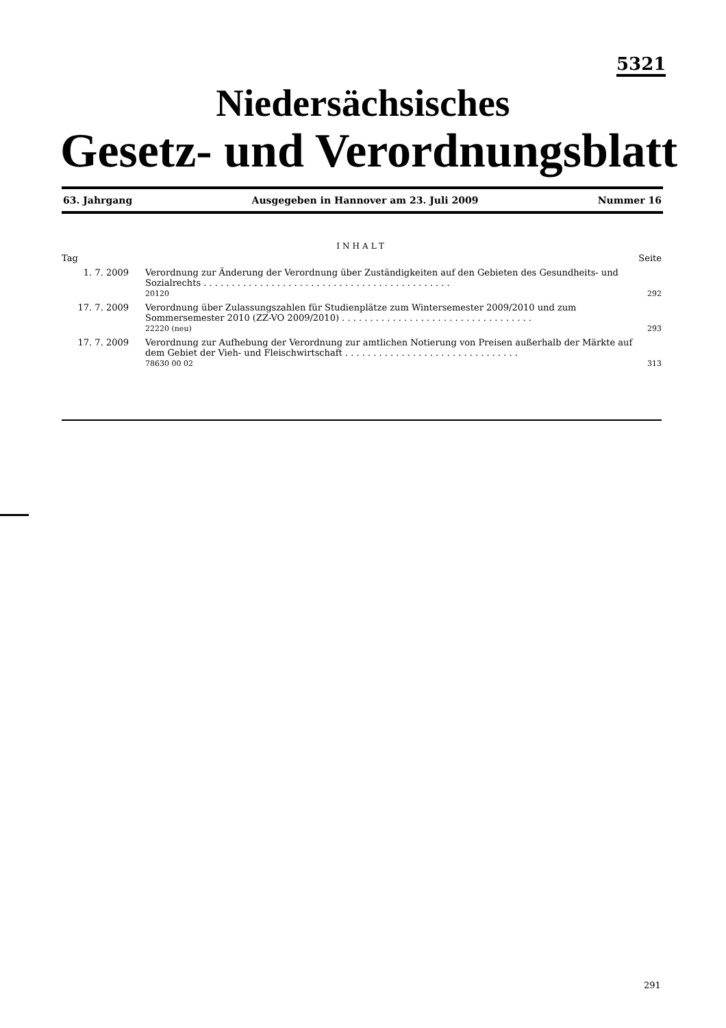5321
Niedersächsisches
Gesetz- und Verordnungsblatt
63. Jahrgang Ausgegeben in Hannover am 23. Juli 2009 Nummer 16
INHALT
| Tag | | Seite |
| 1. 7. 2009 | Verordnung zur Änderung der Verordnung über Zuständigkeiten auf den Gebieten des Gesundheits- und Sozialrechts . . . . . . . . . . . . . . . . . . . . . . . . . . . . . . . . . . . . . . . . . . . . 20120 | 292 |
| 17. 7. 2009 | Verordnung über Zulassungszahlen für Studienplätze zum Wintersemester 2009/2010 und zum Sommersemester 2010 (ZZ-VO 2009/2010) . . . . . . . . . . . . . . . . . . . . . . . . . . . . . . . . . . 22220 (neu) | 293 |
| 17. 7. 2009 | Verordnung zur Aufhebung der Verordnung zur amtlichen Notierung von Preisen außerhalb der Märkte auf dem Gebiet der Vieh- und Fleischwirtschaft . . . . . . . . . . . . . . . . . . . . . . . . . . . . . . . 78630 00 02 | 313 |
291